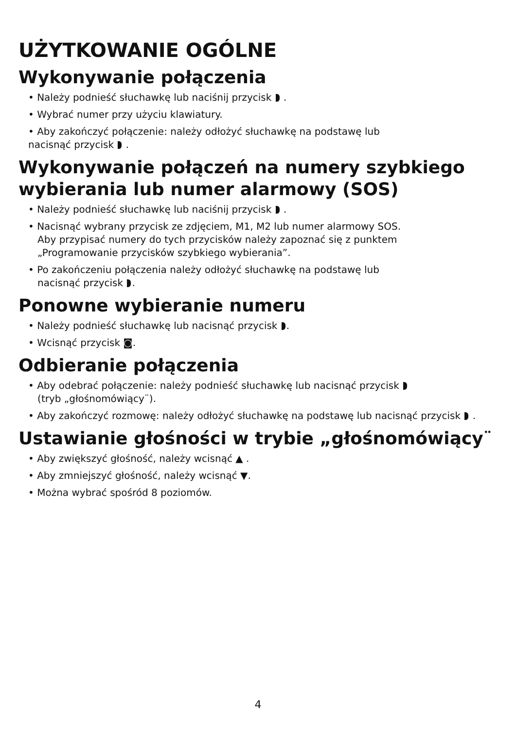UŻYTKOWANIE OGÓLNE
Wykonywanie połączenia
• Należy podnieść słuchawkę lub naciśnij przycisk .
• Wybrać numer przy użyciu klawiatury.
• Aby zakończyć połączenie: należy odłożyć słuchawkę na podstawę lub
nacisnąć przycisk .
Wykonywanie połączeń na numery szybkiego wybierania lub numer alarmowy (SOS)
• Należy podnieść słuchawkę lub naciśnij przycisk .
• Nacisnąć wybrany przycisk ze zdjęciem, M1, M2 lub numer alarmowy SOS.
Aby przypisać numery do tych przycisków należy zapoznać się z punktem
„Programowanie przycisków szybkiego wybierania”.
• Po zakończeniu połączenia należy odłożyć słuchawkę na podstawę lub
nacisnąć przycisk .
Ponowne wybieranie numeru
• Należy podnieść słuchawkę lub nacisnąć przycisk .
• Wcisnąć przycisk ◙.
Odbieranie połączenia
• Aby odebrać połączenie: należy podnieść słuchawkę lub nacisnąć przycisk
(tryb „głośnomówiący¨).
• Aby zakończyć rozmowę: należy odłożyć słuchawkę na podstawę lub nacisnąć przycisk .
Ustawianie głośności w trybie „głośnomówiący¨
• Aby zwiększyć głośność, należy wcisnąć ▲ .
• Aby zmniejszyć głośność, należy wcisnąć ▼.
• Można wybrać spośród 8 poziomów.
4